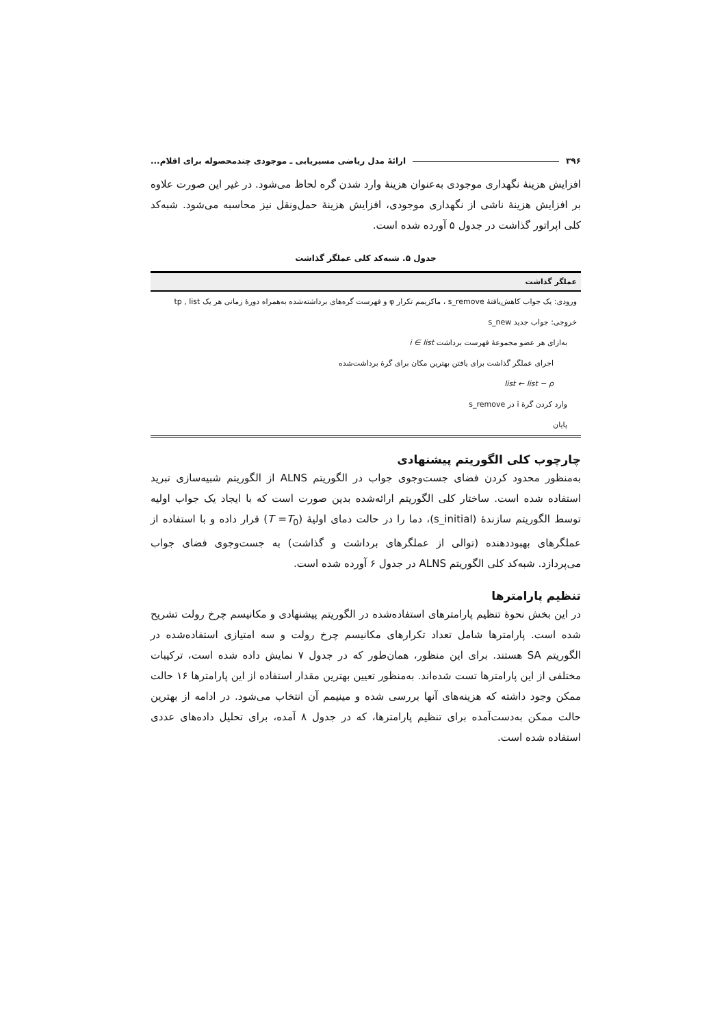۳۹۶ ارائهٔ مدل ریاضی مسیریابی ـ موجودی چندمحصوله برای اقلام...
افزایش هزینهٔ نگهداری موجودی به‌عنوان هزینهٔ وارد شدن گره لحاظ می‌شود. در غیر این صورت علاوه بر افزایش هزینهٔ ناشی از نگهداری موجودی، افزایش هزینهٔ حمل‌ونقل نیز محاسبه می‌شود. شبه‌کد کلی اپراتور گذاشت در جدول ۵ آورده شده است.
جدول ۵. شبه‌کد کلی عملگر گذاشت
| عملگر گذاشت |
| --- |
| ورودی: یک جواب کاهش‌یافتهٔ s_remove ، ماکزیمم تکرار φ و فهرست گره‌های برداشته‌شده به‌همراه دورهٔ زمانی هر یک tp , list |
| خروجی: جواب جدید s_new |
| به‌ازای هر عضو مجموعهٔ فهرست برداشت i ∈ list |
| اجرای عملگر گذاشت برای یافتن بهترین مکان برای گرهٔ برداشت‌شده |
| list ← list − ρ |
| وارد کردن گرهٔ i در s_remove |
| پایان |
چارچوب کلی الگوریتم پیشنهادی
به‌منظور محدود کردن فضای جست‌وجوی جواب در الگوریتم ALNS از الگوریتم شبیه‌سازی تبرید استفاده شده است. ساختار کلی الگوریتم ارائه‌شده بدین صورت است که با ایجاد یک جواب اولیه توسط الگوریتم سازندهٔ (s_initial)، دما را در حالت دمای اولیهٔ (T =T<sub>0</sub>) قرار داده و با استفاده از عملگرهای بهبوددهنده (توالی از عملگرهای برداشت و گذاشت) به جست‌وجوی فضای جواب می‌پردازد. شبه‌کد کلی الگوریتم ALNS در جدول ۶ آورده شده است.
تنظیم پارامترها
در این بخش نحوهٔ تنظیم پارامترهای استفاده‌شده در الگوریتم پیشنهادی و مکانیسم چرخ رولت تشریح شده است. پارامترها شامل تعداد تکرارهای مکانیسم چرخ رولت و سه امتیازی استفاده‌شده در الگوریتم SA هستند. برای این منظور، همان‌طور که در جدول ۷ نمایش داده شده است، ترکیبات مختلفی از این پارامترها تست شده‌اند. به‌منظور تعیین بهترین مقدار استفاده از این پارامترها ۱۶ حالت ممکن وجود داشته که هزینه‌های آنها بررسی شده و مینیمم آن انتخاب می‌شود. در ادامه از بهترین حالت ممکن به‌دست‌آمده برای تنظیم پارامترها، که در جدول ۸ آمده، برای تحلیل داده‌های عددی استفاده شده است.